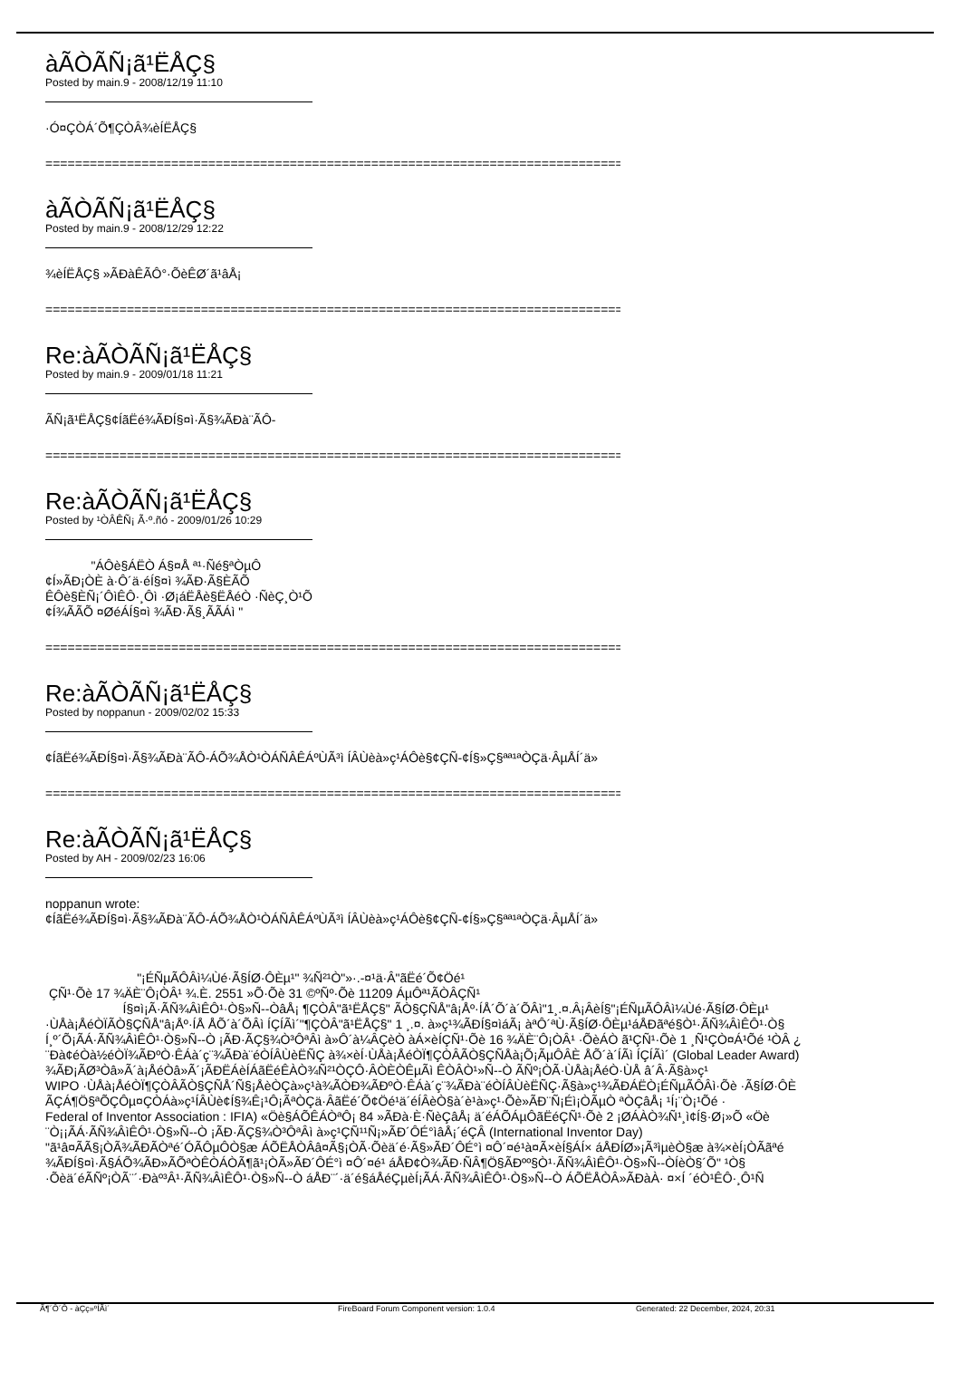àÃÒÃÑ¡ã¹ËÅÇ§
Posted by main.9 - 2008/12/19 11:10
·Ó¤ÇÒÁ´Õ¶ÇÒÂ¾èÍËÅÇ§
==============================================================================
àÃÒÃÑ¡ã¹ËÅÇ§
Posted by main.9 - 2008/12/29 12:22
¾èÍËÅÇ§ »ÃÐàÊÃÔ°·ÕèÊØ´ã¹âÅ¡
==============================================================================
Re:àÃÒÃÑ¡ã¹ËÅÇ§
Posted by main.9 - 2009/01/18 11:21
ÃÑ¡ã¹ËÅÇ§¢ÍãËé¾ÃÐÍ§¤ì·Ã§¾ÃÐà¨ÃÔ-
==============================================================================
Re:àÃÒÃÑ¡ã¹ËÅÇ§
Posted by ¹ÒÂÊÑ¡ Ã·º.ñó - 2009/01/26 10:29
"ÁÔè§ÁËÒ Á§¤Å ª¹·Ñé§ªÒµÔ
¢Í»ÃÐ¡ÒÈ à·Ô´ä·éÍ§¤ì ¾ÃÐ·Ã§ÈÃÕ
ÊÔè§ÈÑ¡´ÔìÊÔ·¸Ôì ·Ø¡áËÅè§ËÅéÒ ·ÑèÇ¸Ò¹Õ
¢Í¾ÃÃÕ ¤ØéÁÍ§¤ì ¾ÃÐ·Ã§¸ÃÃÁì "
==============================================================================
Re:àÃÒÃÑ¡ã¹ËÅÇ§
Posted by noppanun - 2009/02/02 15:33
¢ÍãËé¾ÃÐÍ§¤ì·Ã§¾ÃÐà¨ÃÔ-ÁÕ¾ÅÒ¹ÒÁÑÂÊÁºÙÃ³ì ÍÂÙèà»ç¹ÁÔè§¢ÇÑ-¢Í§»Ç§ªª¹ªÒÇä·ÂµÅÍ´ä»
==============================================================================
Re:àÃÒÃÑ¡ã¹ËÅÇ§
Posted by AH - 2009/02/23 16:06
noppanun wrote:
¢ÍãËé¾ÃÐÍ§¤ì·Ã§¾ÃÐà¨ÃÔ-ÁÕ¾ÅÒ¹ÒÁÑÂÊÁºÙÃ³ì ÍÂÙèà»ç¹ÁÔè§¢ÇÑ-¢Í§»Ç§ªª¹ªÒÇä·ÂµÅÍ´ä»
"¡ÉÑµÃÔÂì¼Ùé·Ã§ÍØ·ÔÈµ¹" ¾Ñ²¹Ò"»·.-¤¹ä·Â"ãËé´Õ¢Öé¹
ÇÑ¹·Õè 17 ¾ÄÈ¨Ô¡ÒÂ¹ ¾.È. 2551 »Õ·Õè 31 ©ºÑº·Õè 11209 ÁµÔª¹ÃÒÂÇÑ¹
Í§¤ì¡Ã·ÃÑ¾ÂìÊÔ¹·Ò§»Ñ--ÒâÅ¡ ¶ÇÒÂ"ã¹ËÅÇ§" ÃÒ§ÇÑÅ"â¡Åº·ÍÅ´Õ´à´ÕÂì"1¸.¤.Â¡ÂèÍ§"¡ÉÑµÃÔÂì¼Ùé·Ã§ÍØ·ÔÈµ¹
·ÙÅà¡ÅéÒÏÃÒ§ÇÑÅ"â¡Åº·ÍÅ ÅÕ´à´ÕÂì ÍÇÍÃì´"¶ÇÒÂ"ã¹ËÅÇ§" 1 ¸.¤. à»ç¹¾ÃÐÍ§¤ìáÃ¡ àªÔ´ªÙ·Ã§ÍØ·ÔÈµ¹áÅÐãªé§Ò¹·ÃÑ¾ÂìÊÔ¹·Ò§
Í¸º´Õ¡ÃÁ·ÃÑ¾ÂìÊÔ¹·Ò§»Ñ--Ò ¡ÃÐ·ÃÇ§¾Ò³ÔªÂì à»Ô´à¼ÂÇèÒ àÁ×èÍÇÑ¹·Õè 16 ¾ÄÈ¨Ô¡ÒÂ¹ ·ÕèÁÒ ã¹ÇÑ¹·Õè 1 ¸Ñ¹ÇÒ¤Á¹Õé ¹ÒÂ ¿
¨Ðà¢éÒà½éÒÏ¾ÃÐºÒ·ÊÁà´ç¨¾ÃÐà¨éÒÍÂÙèËÑÇ à¾×èÍ·ÙÅà¡ÅéÒÏ¶ÇÒÂÃÒ§ÇÑÅà¡Õ¡ÃµÔÂÈ ÅÕ´à´ÍÃì ÍÇÍÃì´ (Global Leader Award)
¾ÃÐ¡ÃØ³Òâ»Ã´à¡ÅéÒâ»Ã´¡ÃÐËÁèÍÁãËéÊÀÒ¾Ñ²¹ÒÇÔ·ÂÒÈÒÊµÃì ÊÒÂÒ¹»Ñ--Ò ÃÑº¡ÒÃ·ÙÅà¡ÅéÒ·ÙÅ â´Â·Ã§à»ç¹
WIPO ·ÙÅà¡ÅéÒÏ¶ÇÒÂÃÒ§ÇÑÅ´Ñ§¡ÅèÒÇà»ç¹à¾ÃÒÐ¾ÃÐºÒ·ÊÁà´ç¨¾ÃÐà¨éÒÍÂÙèËÑÇ·Ã§à»ç¹¾ÃÐÁËÒ¡ÉÑµÃÔÂì·Õè ·Ã§ÍØ·ÔÈ
ÃÇÁ¶Ö§ªÕÇÔµ¤ÇÒÁà»ç¹ÍÂÙè¢Í§¾Ê¡¹Ô¡ÃªÒÇä·ÂãËé´Õ¢Öé¹ä´éÍÂèÒ§à´è¹à»ç¹·Õè»ÃÐ¨Ñ¡Éì¡ÒÃµÒ ªÒÇâÅ¡ ¹Í¡¨Ò¡¹Õé ·
Federal of Inventor Association : IFIA) «Öè§ÁÕÊÁÒªÔ¡ 84 »ÃÐà·È·ÑèÇâÅ¡ ä´éÁÕÁµÔãËéÇÑ¹·Õè 2 ¡ØÁÀÒ¾Ñ¹¸ì¢Í§·Ø¡»Õ «Öè
¨Ò¡¡ÃÁ·ÃÑ¾ÂìÊÔ¹·Ò§»Ñ--Ò ¡ÃÐ·ÃÇ§¾Ò³ÔªÂì à»ç¹ÇÑ¹¹Ñ¡»ÃÐ´ÔÉ°ìâÅ¡´éÇÂ (International Inventor Day)
"ã¹â¤ÃÃ§¡ÒÃ¾ÃÐÃÒªé´ÓÃÔµÔÒ§æ ÁÕËÅÒÂâ¤Ã§¡ÒÃ·Õèä´é·Ã§»ÃÐ´ÔÉ°ì ¤Ô´¤é¹à¤Ã×èÍ§ÁÍ× áÅÐÍØ»¡Ã³ìµèÒ§æ à¾×èÍ¡ÒÃãªé
¾ÃÐÍ§¤ì·Ã§ÁÕ¾ÃÐ»ÃÕªÒÊÒÁÒÃ¶ã¹¡ÒÃ»ÃÐ´ÔÉ°ì ¤Ô´¤é¹ áÅÐ¢Ò¾ÃÐ·ÑÂ¶Ö§ÃÐºº§Ò¹·ÃÑ¾ÂìÊÔ¹·Ò§»Ñ--ÒÍèÒ§´Õ" ¹Ò§
·Õèä´éÃÑº¡ÒÃ¨´·Ðàº³Â¹·ÃÑ¾ÂìÊÔ¹·Ò§»Ñ--Ò áÅÐ¨´·ä´é§áÅéÇµèÍ¡ÃÁ·ÃÑ¾ÂìÊÔ¹·Ò§»Ñ--Ò ÁÕËÅÒÂ»ÃÐàÀ· ¤×Í ´éÒ¹ÊÔ·¸Ô¹Ñ
Ã¶´Ô´Ô - àÇç»ºÍÃì´ FireBoard Forum Component version: 1.0.4 Generated: 22 December, 2024, 20:31